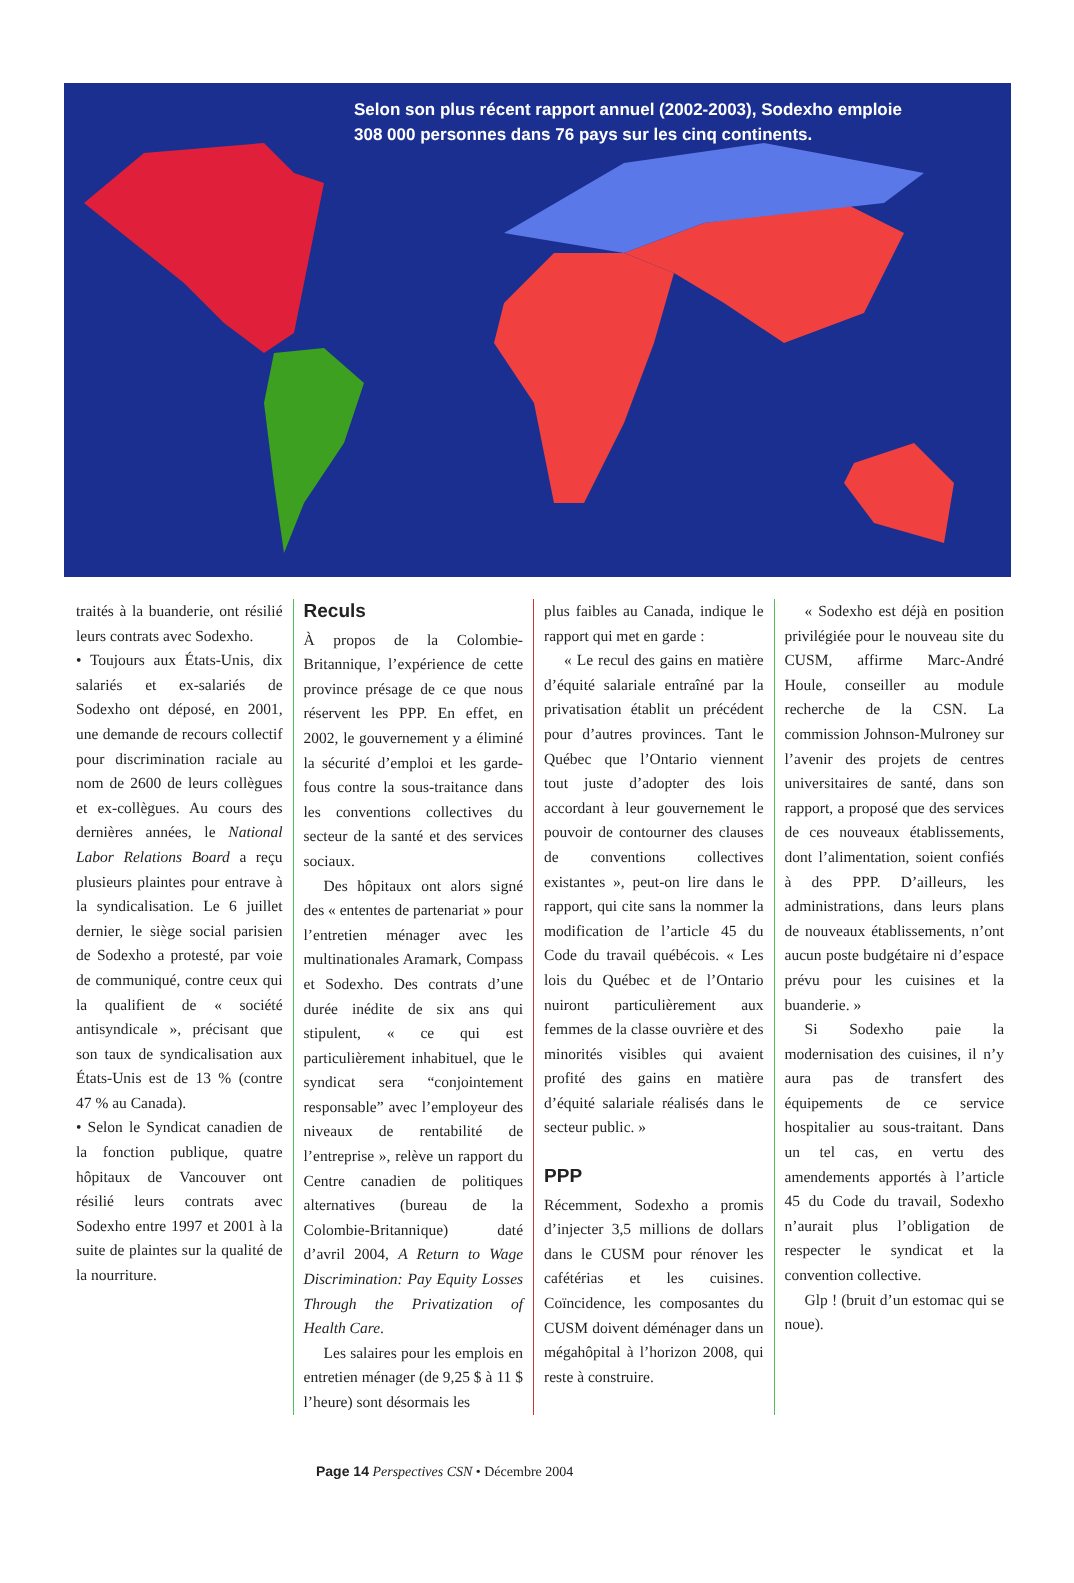Selon son plus récent rapport annuel (2002-2003), Sodexho emploie
308 000 personnes dans 76 pays sur les cinq continents.
traités à la buanderie, ont résilié leurs contrats avec Sodexho.
• Toujours aux États-Unis, dix salariés et ex-salariés de Sodexho ont déposé, en 2001, une demande de recours collectif pour discrimination raciale au nom de 2600 de leurs collègues et ex-collègues. Au cours des dernières années, le National Labor Relations Board a reçu plusieurs plaintes pour entrave à la syndicalisation. Le 6 juillet dernier, le siège social parisien de Sodexho a protesté, par voie de communiqué, contre ceux qui la qualifient de « société antisyndicale », précisant que son taux de syndicalisation aux États-Unis est de 13 % (contre 47 % au Canada).
• Selon le Syndicat canadien de la fonction publique, quatre hôpitaux de Vancouver ont résilié leurs contrats avec Sodexho entre 1997 et 2001 à la suite de plaintes sur la qualité de la nourriture.
Reculs
À propos de la Colombie-Britannique, l’expérience de cette province présage de ce que nous réservent les PPP. En effet, en 2002, le gouvernement y a éliminé la sécurité d’emploi et les garde-fous contre la sous-traitance dans les conventions collectives du secteur de la santé et des services sociaux.
Des hôpitaux ont alors signé des « ententes de partenariat » pour l’entretien ménager avec les multinationales Aramark, Compass et Sodexho. Des contrats d’une durée inédite de six ans qui stipulent, « ce qui est particulièrement inhabituel, que le syndicat sera “conjointement responsable” avec l’employeur des niveaux de rentabilité de l’entreprise », relève un rapport du Centre canadien de politiques alternatives (bureau de la Colombie-Britannique) daté d’avril 2004, A Return to Wage Discrimination: Pay Equity Losses Through the Privatization of Health Care.
Les salaires pour les emplois en entretien ménager (de 9,25 $ à 11 $ l’heure) sont désormais les
plus faibles au Canada, indique le rapport qui met en garde :
« Le recul des gains en matière d’équité salariale entraîné par la privatisation établit un précédent pour d’autres provinces. Tant le Québec que l’Ontario viennent tout juste d’adopter des lois accordant à leur gouvernement le pouvoir de contourner des clauses de conventions collectives existantes », peut-on lire dans le rapport, qui cite sans la nommer la modification de l’article 45 du Code du travail québécois. « Les lois du Québec et de l’Ontario nuiront particulièrement aux femmes de la classe ouvrière et des minorités visibles qui avaient profité des gains en matière d’équité salariale réalisés dans le secteur public. »
PPP
Récemment, Sodexho a promis d’injecter 3,5 millions de dollars dans le CUSM pour rénover les cafétérias et les cuisines. Coïncidence, les composantes du CUSM doivent déménager dans un mégahôpital à l’horizon 2008, qui reste à construire.
« Sodexho est déjà en position privilégiée pour le nouveau site du CUSM, affirme Marc-André Houle, conseiller au module recherche de la CSN. La commission Johnson-Mulroney sur l’avenir des projets de centres universitaires de santé, dans son rapport, a proposé que des services de ces nouveaux établissements, dont l’alimentation, soient confiés à des PPP. D’ailleurs, les administrations, dans leurs plans de nouveaux établissements, n’ont aucun poste budgétaire ni d’espace prévu pour les cuisines et la buanderie. »
Si Sodexho paie la modernisation des cuisines, il n’y aura pas de transfert des équipements de ce service hospitalier au sous-traitant. Dans un tel cas, en vertu des amendements apportés à l’article 45 du Code du travail, Sodexho n’aurait plus l’obligation de respecter le syndicat et la convention collective.
Glp ! (bruit d’un estomac qui se noue).
Page 14 Perspectives CSN • Décembre 2004